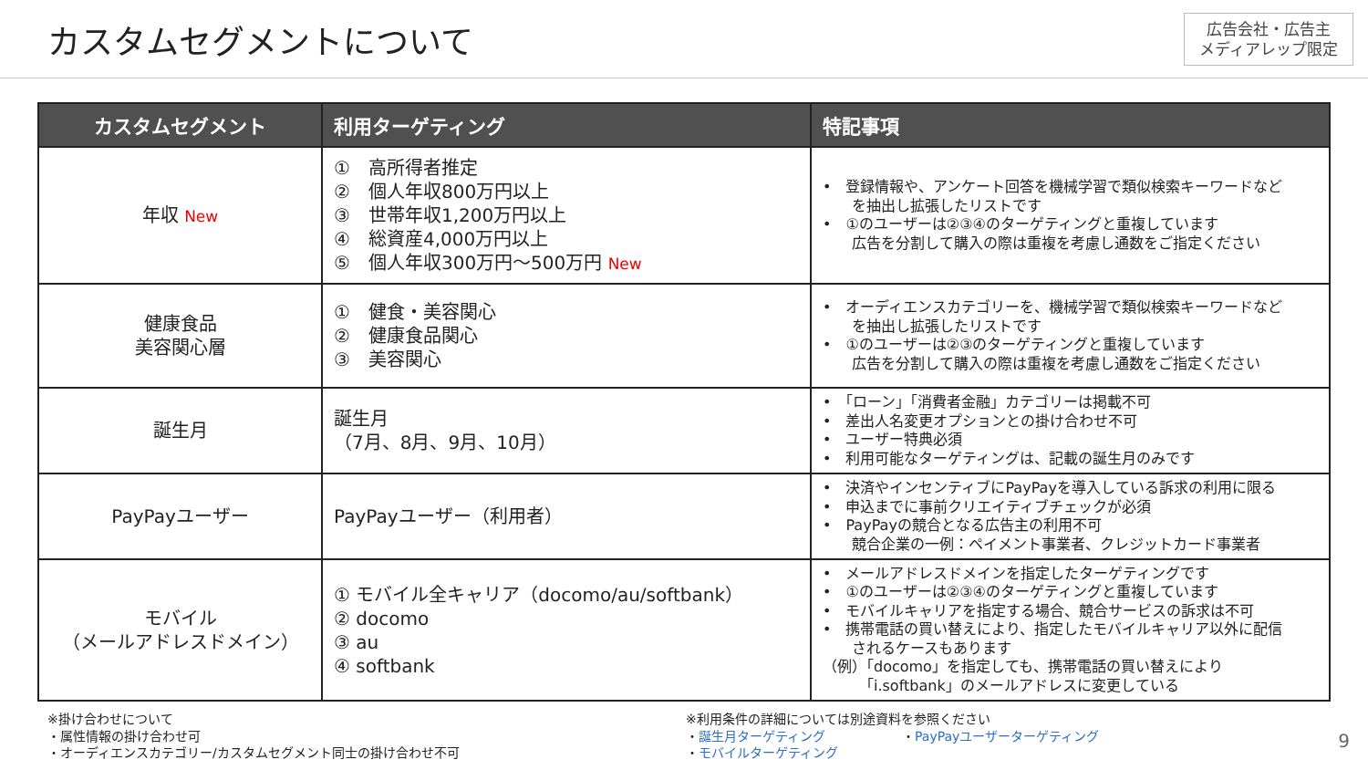カスタムセグメントについて
広告会社・広告主
メディアレップ限定
| カスタムセグメント | 利用ターゲティング | 特記事項 |
| --- | --- | --- |
| 年収 New | ① 高所得者推定 ② 個人年収800万円以上 ③ 世帯年収1,200万円以上 ④ 総資産4,000万円以上 ⑤ 個人年収300万円～500万円 New | • 登録情報や、アンケート回答を機械学習で類似検索キーワードなど を抽出し拡張したリストです • ①のユーザーは②③④のターゲティングと重複しています 広告を分割して購入の際は重複を考慮し通数をご指定ください |
| 健康食品 美容関心層 | ① 健食・美容関心 ② 健康食品関心 ③ 美容関心 | • オーディエンスカテゴリーを、機械学習で類似検索キーワードなど を抽出し拡張したリストです • ①のユーザーは②③のターゲティングと重複しています 広告を分割して購入の際は重複を考慮し通数をご指定ください |
| 誕生月 | 誕生月 （7月、8月、9月、10月） | • 「ローン」「消費者金融」カテゴリーは掲載不可 • 差出人名変更オプションとの掛け合わせ不可 • ユーザー特典必須 • 利用可能なターゲティングは、記載の誕生月のみです |
| PayPayユーザー | PayPayユーザー（利用者） | • 決済やインセンティブにPayPayを導入している訴求の利用に限る • 申込までに事前クリエイティブチェックが必須 • PayPayの競合となる広告主の利用不可 競合企業の一例：ペイメント事業者、クレジットカード事業者 |
| モバイル （メールアドレスドメイン） | ① モバイル全キャリア（docomo/au/softbank） ② docomo ③ au ④ softbank | • メールアドレスドメインを指定したターゲティングです • ①のユーザーは②③④のターゲティングと重複しています • モバイルキャリアを指定する場合、競合サービスの訴求は不可 • 携帯電話の買い替えにより、指定したモバイルキャリア以外に配信 されるケースもあります （例）「docomo」を指定しても、携帯電話の買い替えにより 「i.softbank」のメールアドレスに変更している |
※掛け合わせについて
・属性情報の掛け合わせ可
・オーディエンスカテゴリー/カスタムセグメント同士の掛け合わせ不可
※利用条件の詳細については別途資料を参照ください
・誕生月ターゲティング　　　　　　・PayPayユーザーターゲティング
・モバイルターゲティング
9